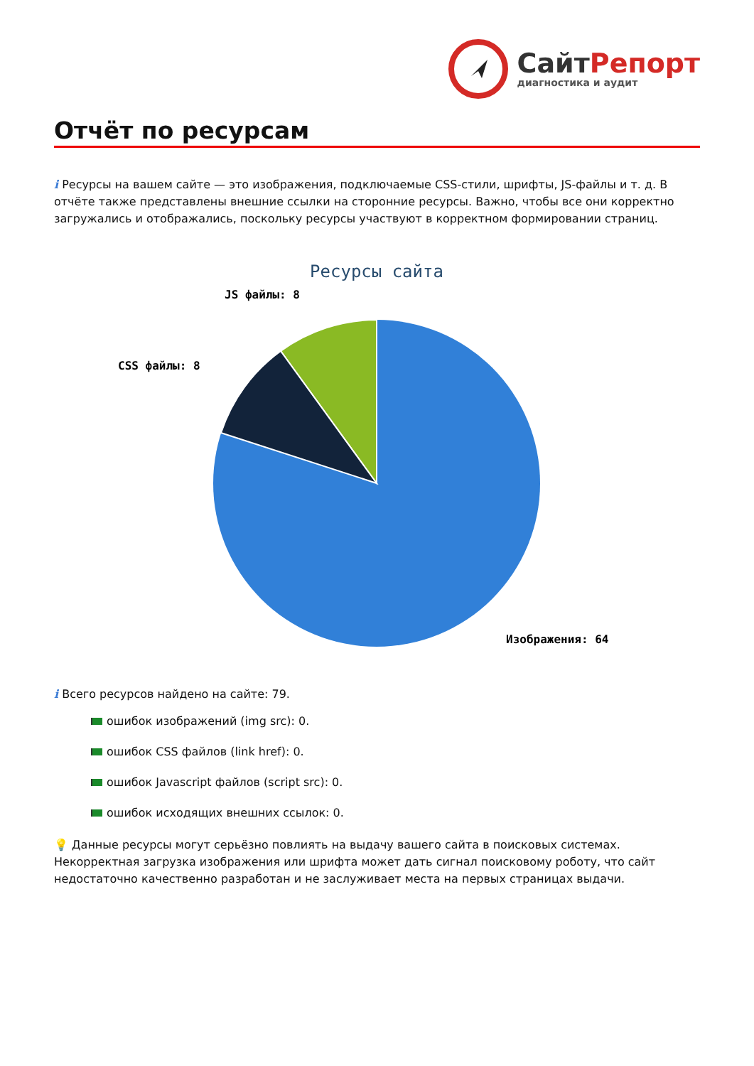СайтРепорт
диагностика и аудит
Отчёт по ресурсам
i Ресурсы на вашем сайте — это изображения, подключаемые CSS-стили, шрифты, JS-файлы и т. д. В отчёте также представлены внешние ссылки на сторонние ресурсы. Важно, чтобы все они корректно загружались и отображались, поскольку ресурсы участвуют в корректном формировании страниц.
Ресурсы сайта
JS файлы: 8
CSS файлы: 8
Изображения: 64
i Всего ресурсов найдено на сайте: 79.
ошибок изображений (img src): 0.
ошибок CSS файлов (link href): 0.
ошибок Javascript файлов (script src): 0.
ошибок исходящих внешних ссылок: 0.
💡 Данные ресурсы могут серьёзно повлиять на выдачу вашего сайта в поисковых системах. Некорректная загрузка изображения или шрифта может дать сигнал поисковому роботу, что сайт недостаточно качественно разработан и не заслуживает места на первых страницах выдачи.